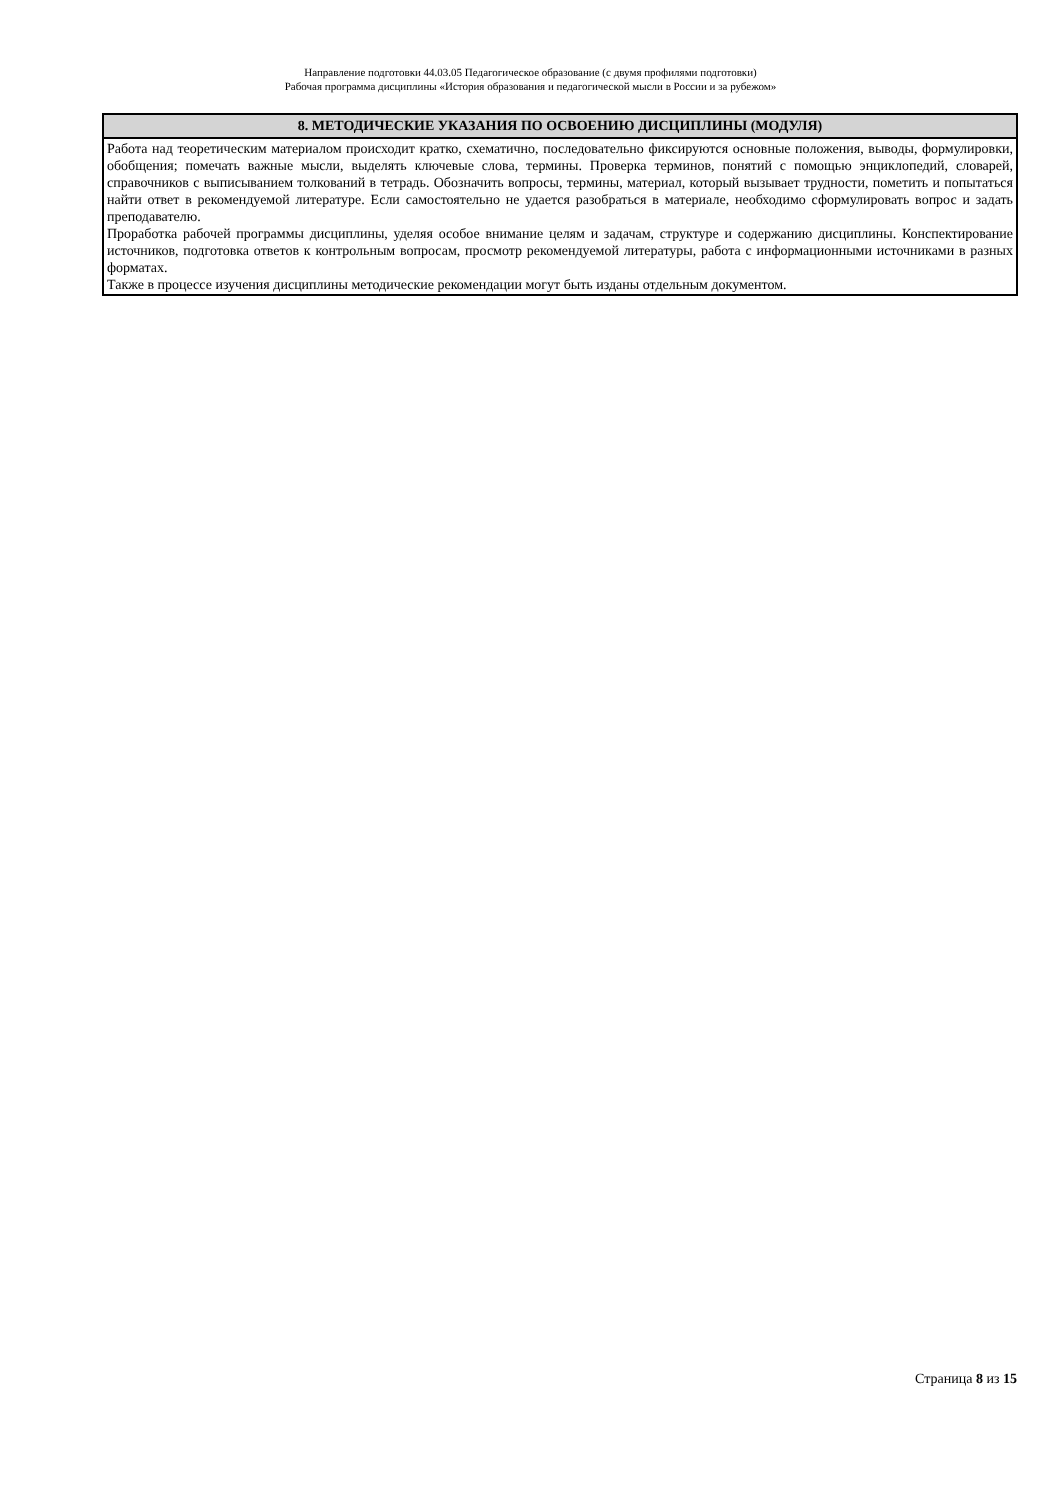Направление подготовки 44.03.05 Педагогическое образование (с двумя профилями подготовки)
Рабочая программа дисциплины «История образования и педагогической мысли в России и за рубежом»
| 8. МЕТОДИЧЕСКИЕ УКАЗАНИЯ ПО ОСВОЕНИЮ ДИСЦИПЛИНЫ (МОДУЛЯ) |
| --- |
| Работа над теоретическим материалом происходит кратко, схематично, последовательно фиксируются основные положения, выводы, формулировки, обобщения; помечать важные мысли, выделять ключевые слова, термины. Проверка терминов, понятий с помощью энциклопедий, словарей, справочников с выписыванием толкований в тетрадь. Обозначить вопросы, термины, материал, который вызывает трудности, пометить и попытаться найти ответ в рекомендуемой литературе. Если самостоятельно не удается разобраться в материале, необходимо сформулировать вопрос и задать преподавателю. Проработка рабочей программы дисциплины, уделяя особое внимание целям и задачам, структуре и содержанию дисциплины. Конспектирование источников, подготовка ответов к контрольным вопросам, просмотр рекомендуемой литературы, работа с информационными источниками в разных форматах. Также в процессе изучения дисциплины методические рекомендации могут быть изданы отдельным документом. |
Страница 8 из 15